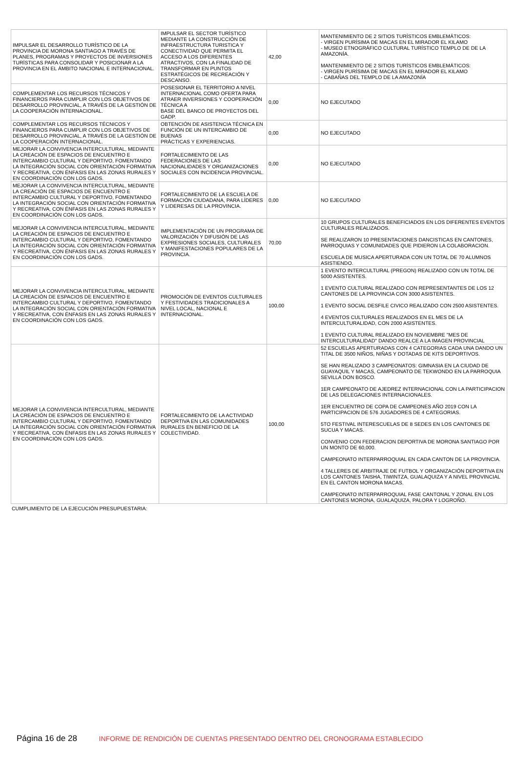| IMPULSAR EL DESARROLLO TURÍSTICO DE LA PROVINCIA DE MORONA SANTIAGO A TRAVÉS DE PLANES, PROGRAMAS Y PROYECTOS DE INVERSIONES TURÍSTICAS PARA CONSOLIDAR Y POSICIONAR A LA PROVINCIA EN EL ÁMBITO NACIONAL E INTERNACIONAL. | IMPULSAR EL SECTOR TURÍSTICO MEDIANTE LA CONSTRUCCIÓN DE INFRAESTRUCTURA TURISTICA Y CONECTIVIDAD QUE PERMITA EL ACCESO A LOS DIFERENTES ATRACTIVOS, CON LA FINALIDAD DE TRANSFORMAR EN PUNTOS ESTRATÉGICOS DE RECREACIÓN Y DESCANSO. | 42,00 | MANTENIMIENTO DE 2 SITIOS TURÍSTICOS EMBLEMÁTICOS: - VIRGEN PURÍSIMA DE MACAS EN EL MIRADOR EL KILAMO - MUSEO ETNOGRÁFICO CULTURAL TURÍSTICO TEMPLO DE DE LA AMAZONÍA. MANTENIMIENTO DE 2 SITIOS TURÍSTICOS EMBLEMÁTICOS: - VIRGEN PURÍSIMA DE MACAS EN EL MIRADOR EL KILAMO - CABAÑAS DEL TEMPLO DE LA AMAZONÍA |
| COMPLEMENTAR LOS RECURSOS TÉCNICOS Y FINANCIEROS PARA CUMPLIR CON LOS OBJETIVOS DE DESARROLLO PROVINCIAL, A TRAVÉS DE LA GESTIÓN DE LA COOPERACIÓN INTERNACIONAL. | POSESIONAR EL TERRITORIO A NIVEL INTERNACIONAL COMO OFERTA PARA ATRAER INVERSIONES Y COOPERACIÓN TÉCNICA A BASE DEL BANCO DE PROYECTOS DEL GADP. | 0,00 | NO EJECUTADO |
| COMPLEMENTAR LOS RECURSOS TÉCNICOS Y FINANCIEROS PARA CUMPLIR CON LOS OBJETIVOS DE DESARROLLO PROVINCIAL, A TRAVÉS DE LA GESTIÓN DE LA COOPERACIÓN INTERNACIONAL. | OBTENCIÓN DE ASISTENCIA TÉCNICA EN FUNCIÓN DE UN INTERCAMBIO DE BUENAS PRÁCTICAS Y EXPERIENCIAS. | 0,00 | NO EJECUTADO |
| MEJORAR LA CONVIVENCIA INTERCULTURAL, MEDIANTE LA CREACIÓN DE ESPACIOS DE ENCUENTRO E INTERCAMBIO CULTURAL Y DEPORTIVO, FOMENTANDO LA INTEGRACIÓN SOCIAL CON ORIENTACIÓN FORMATIVA Y RECREATIVA, CON ÉNFASIS EN LAS ZONAS RURALES Y EN COORDINACIÓN CON LOS GADS. | FORTALECIMIENTO DE LAS FEDERACIONES DE LAS NACIONALIDADES Y ORGANIZACIONES SOCIALES CON INCIDENCIA PROVINCIAL. | 0,00 | NO EJECUTADO |
| MEJORAR LA CONVIVENCIA INTERCULTURAL, MEDIANTE LA CREACIÓN DE ESPACIOS DE ENCUENTRO E INTERCAMBIO CULTURAL Y DEPORTIVO, FOMENTANDO LA INTEGRACIÓN SOCIAL CON ORIENTACIÓN FORMATIVA Y RECREATIVA, CON ÉNFASIS EN LAS ZONAS RURALES Y EN COORDINACIÓN CON LOS GADS. | FORTALECIMIENTO DE LA ESCUELA DE FORMACIÓN CIUDADANA, PARA LÍDERES Y LIDERESAS DE LA PROVINCIA. | 0,00 | NO EJECUTADO |
| MEJORAR LA CONVIVENCIA INTERCULTURAL, MEDIANTE LA CREACIÓN DE ESPACIOS DE ENCUENTRO E INTERCAMBIO CULTURAL Y DEPORTIVO, FOMENTANDO LA INTEGRACIÓN SOCIAL CON ORIENTACIÓN FORMATIVA Y RECREATIVA, CON ÉNFASIS EN LAS ZONAS RURALES Y EN COORDINACIÓN CON LOS GADS. | IMPLEMENTACIÓN DE UN PROGRAMA DE VALORIZACIÓN Y DIFUSIÓN DE LAS EXPRESIONES SOCIALES, CULTURALES Y MANIFESTACIONES POPULARES DE LA PROVINCIA. | 70,00 | 10 GRUPOS CULTURALES BENEFICIADOS EN LOS DIFERENTES EVENTOS CULTURALES REALIZADOS. SE REALIZARON 10 PRESENTACIONES DANCISTICAS EN CANTONES, PARROQUIAS Y COMUNIDADES QUE PIDIERON LA COLABORACION. ESCUELA DE MUSICA APERTURADA CON UN TOTAL DE 70 ALUMNOS ASISTIENDO. |
| MEJORAR LA CONVIVENCIA INTERCULTURAL, MEDIANTE LA CREACIÓN DE ESPACIOS DE ENCUENTRO E INTERCAMBIO CULTURAL Y DEPORTIVO, FOMENTANDO LA INTEGRACIÓN SOCIAL CON ORIENTACIÓN FORMATIVA Y RECREATIVA, CON ÉNFASIS EN LAS ZONAS RURALES Y EN COORDINACIÓN CON LOS GADS. | PROMOCIÓN DE EVENTOS CULTURALES Y FESTIVIDADES TRADICIONALES A NIVEL LOCAL, NACIONAL E INTERNACIONAL. | 100,00 | 1 EVENTO INTERCULTURAL (PREGON) REALIZADO CON UN TOTAL DE 5000 ASISTENTES. 1 EVENTO CULTURAL REALIZADO CON REPRESENTANTES DE LOS 12 CANTONES DE LA PROVINCIA CON 3000 ASISTENTES. 1 EVENTO SOCIAL DESFILE CIVICO REALIZADO CON 2500 ASISTENTES. 4 EVENTOS CULTURALES REALIZADOS EN EL MES DE LA INTERCULTURALIDAD, CON 2000 ASISTENTES. 1 EVENTO CULTURAL REALIZADO EN NOVIEMBRE "MES DE INTERCULTURALIDAD" DANDO REALCE A LA IMAGEN PROVINCIAL |
| MEJORAR LA CONVIVENCIA INTERCULTURAL, MEDIANTE LA CREACIÓN DE ESPACIOS DE ENCUENTRO E INTERCAMBIO CULTURAL Y DEPORTIVO, FOMENTANDO LA INTEGRACIÓN SOCIAL CON ORIENTACIÓN FORMATIVA Y RECREATIVA, CON ÉNFASIS EN LAS ZONAS RURALES Y EN COORDINACIÓN CON LOS GADS. | FORTALECIMIENTO DE LA ACTIVIDAD DEPORTIVA EN LAS COMUNIDADES RURALES EN BENEFICIO DE LA COLECTIVIDAD. | 100,00 | 52 ESCUELAS APERTURADAS CON 4 CATEGORIAS CADA UNA DANDO UN TITAL DE 3500 NIÑOS, NIÑAS Y DOTADAS DE KITS DEPORTIVOS. SE HAN REALIZADO 3 CAMPEONATOS: GIMNASIA EN LA CIUDAD DE GUAYAQUIL Y MACAS, CAMPEONATO DE TEKWONDO EN LA PARROQUIA SEVILLA DON BOSCO. 1ER CAMPEONATO DE AJEDREZ INTERNACIONAL CON LA PARTICIPACION DE LAS DELEGACIONES INTERNACIONALES. 1ER ENCUENTRO DE COPA DE CAMPEONES AÑO 2019 CON LA PARTICIPACION DE 576 JUGADORES DE 4 CATEGORIAS. 5TO FESTIVAL INTERESCUELAS DE 8 SEDES EN LOS CANTONES DE SUCUA Y MACAS. CONVENIO CON FEDERACION DEPORTIVA DE MORONA SANTIAGO POR UN MONTO DE 60,000. CAMPEONATO INTERPARROQUIAL EN CADA CANTON DE LA PROVINCIA. 4 TALLERES DE ARBITRAJE DE FUTBOL Y ORGANIZACIÓN DEPORTIVA EN LOS CANTONES TAISHA, TIWINTZA, GUALAQUIZA Y A NIVEL PROVINCIAL EN EL CANTON MORONA MACAS. CAMPEONATO INTERPARROQUIAL FASE CANTONAL Y ZONAL EN LOS CANTONES MORONA, GUALAQUIZA, PALORA Y LOGROÑO. |
CUMPLIMIENTO DE LA EJECUCIÓN PRESUPUESTARIA:
Página 16 de 28 INFORME DE RENDICIÓN DE CUENTAS PRESENTADO DENTRO DEL CRONOGRAMA ESTABLECIDO